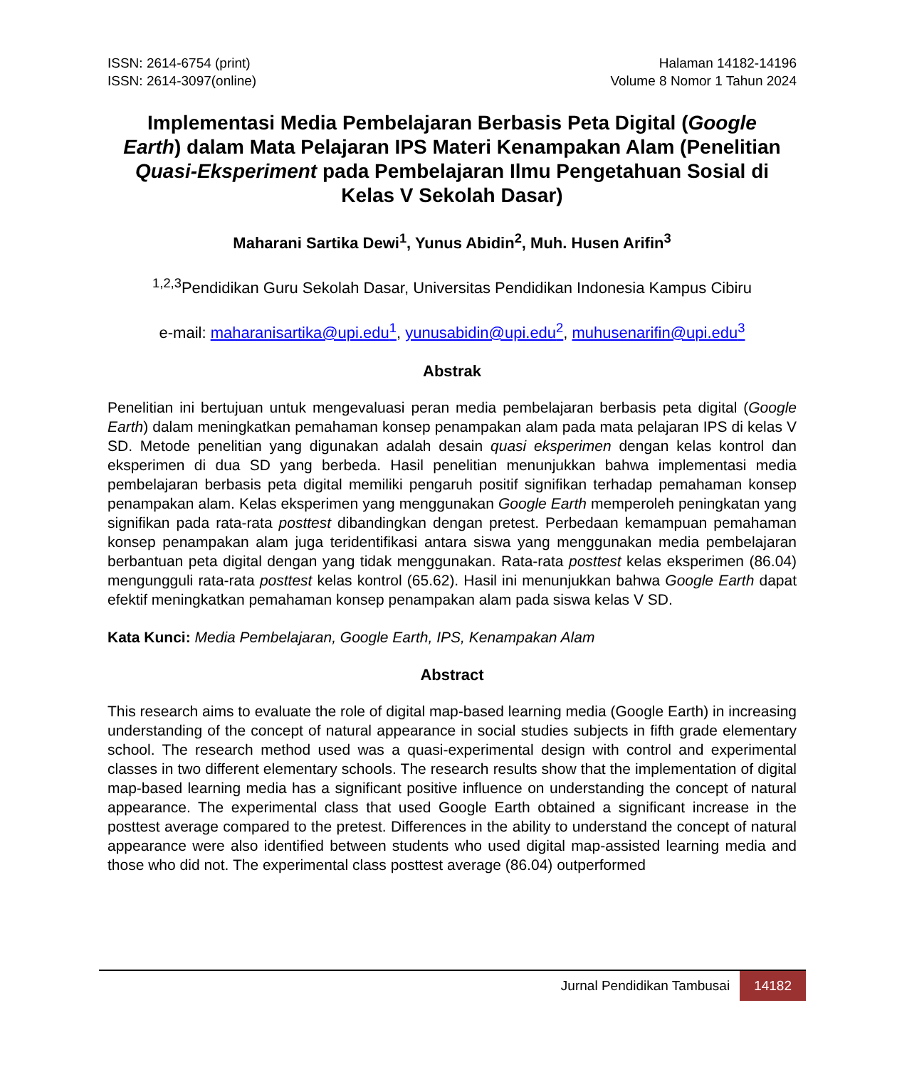ISSN: 2614-6754 (print)
ISSN: 2614-3097(online)
Halaman 14182-14196
Volume 8 Nomor 1 Tahun 2024
Implementasi Media Pembelajaran Berbasis Peta Digital (Google Earth) dalam Mata Pelajaran IPS Materi Kenampakan Alam (Penelitian Quasi-Eksperiment pada Pembelajaran Ilmu Pengetahuan Sosial di Kelas V Sekolah Dasar)
Maharani Sartika Dewi<sup>1</sup>, Yunus Abidin<sup>2</sup>, Muh. Husen Arifin<sup>3</sup>
<sup>1,2,3</sup>Pendidikan Guru Sekolah Dasar, Universitas Pendidikan Indonesia Kampus Cibiru
e-mail: maharanisartika@upi.edu<sup>1</sup>, yunusabidin@upi.edu<sup>2</sup>, muhusenarifin@upi.edu<sup>3</sup>
Abstrak
Penelitian ini bertujuan untuk mengevaluasi peran media pembelajaran berbasis peta digital (Google Earth) dalam meningkatkan pemahaman konsep penampakan alam pada mata pelajaran IPS di kelas V SD. Metode penelitian yang digunakan adalah desain quasi eksperimen dengan kelas kontrol dan eksperimen di dua SD yang berbeda. Hasil penelitian menunjukkan bahwa implementasi media pembelajaran berbasis peta digital memiliki pengaruh positif signifikan terhadap pemahaman konsep penampakan alam. Kelas eksperimen yang menggunakan Google Earth memperoleh peningkatan yang signifikan pada rata-rata posttest dibandingkan dengan pretest. Perbedaan kemampuan pemahaman konsep penampakan alam juga teridentifikasi antara siswa yang menggunakan media pembelajaran berbantuan peta digital dengan yang tidak menggunakan. Rata-rata posttest kelas eksperimen (86.04) mengungguli rata-rata posttest kelas kontrol (65.62). Hasil ini menunjukkan bahwa Google Earth dapat efektif meningkatkan pemahaman konsep penampakan alam pada siswa kelas V SD.
Kata Kunci: Media Pembelajaran, Google Earth, IPS, Kenampakan Alam
Abstract
This research aims to evaluate the role of digital map-based learning media (Google Earth) in increasing understanding of the concept of natural appearance in social studies subjects in fifth grade elementary school. The research method used was a quasi-experimental design with control and experimental classes in two different elementary schools. The research results show that the implementation of digital map-based learning media has a significant positive influence on understanding the concept of natural appearance. The experimental class that used Google Earth obtained a significant increase in the posttest average compared to the pretest. Differences in the ability to understand the concept of natural appearance were also identified between students who used digital map-assisted learning media and those who did not. The experimental class posttest average (86.04) outperformed
Jurnal Pendidikan Tambusai 14182